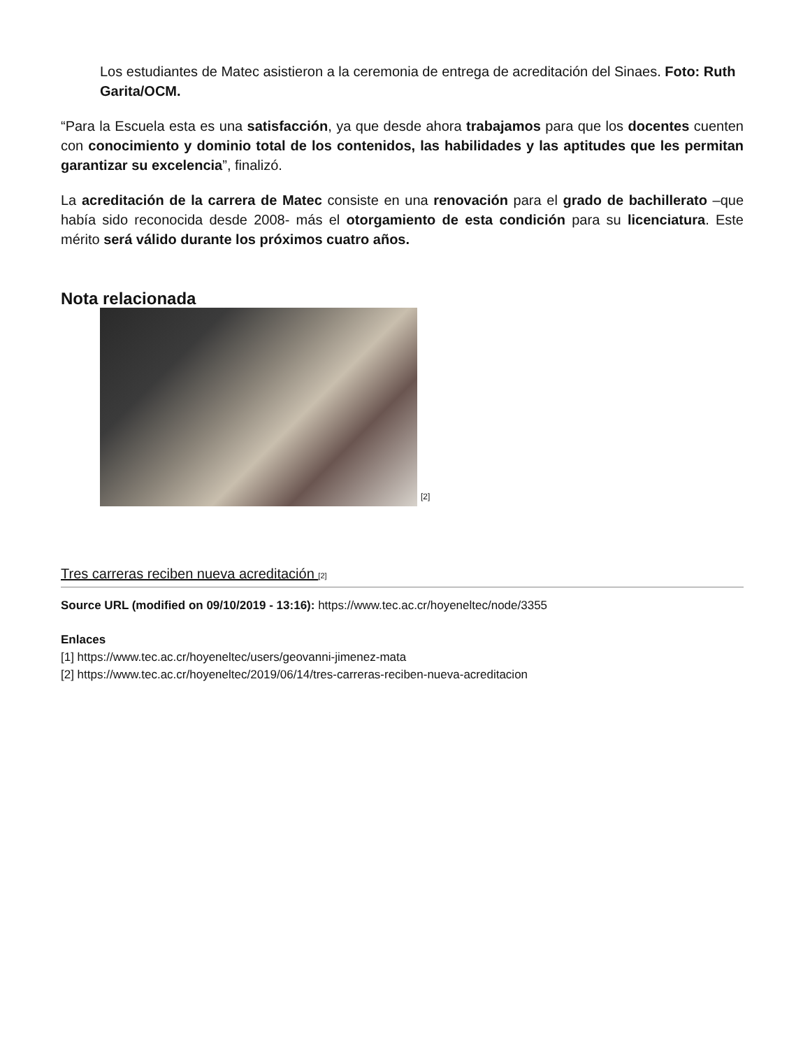Los estudiantes de Matec asistieron a la ceremonia de entrega de acreditación del Sinaes. Foto: Ruth Garita/OCM.
“Para la Escuela esta es una satisfacción, ya que desde ahora trabajamos para que los docentes cuenten con conocimiento y dominio total de los contenidos, las habilidades y las aptitudes que les permitan garantizar su excelencia”, finalizó.
La acreditación de la carrera de Matec consiste en una renovación para el grado de bachillerato –que había sido reconocida desde 2008- más el otorgamiento de esta condición para su licenciatura. Este mérito será válido durante los próximos cuatro años.
Nota relacionada
[2]
Tres carreras reciben nueva acreditación [2]
Source URL (modified on 09/10/2019 - 13:16): https://www.tec.ac.cr/hoyeneltec/node/3355
Enlaces
[1] https://www.tec.ac.cr/hoyeneltec/users/geovanni-jimenez-mata
[2] https://www.tec.ac.cr/hoyeneltec/2019/06/14/tres-carreras-reciben-nueva-acreditacion